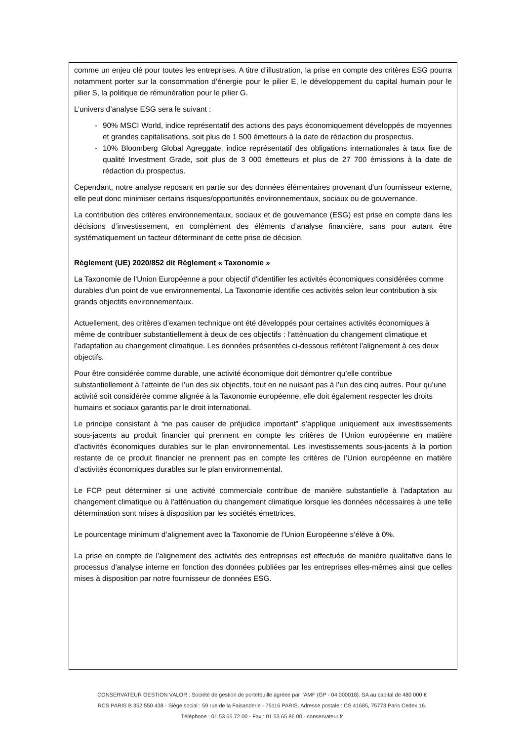comme un enjeu clé pour toutes les entreprises. A titre d’illustration, la prise en compte des critères ESG pourra notamment porter sur la consommation d’énergie pour le pilier E, le développement du capital humain pour le pilier S, la politique de rémunération pour le pilier G.
L’univers d’analyse ESG sera le suivant :
- 90% MSCI World, indice représentatif des actions des pays économiquement développés de moyennes et grandes capitalisations, soit plus de 1 500 émetteurs à la date de rédaction du prospectus.
- 10% Bloomberg Global Agreggate, indice représentatif des obligations internationales à taux fixe de qualité Investment Grade, soit plus de 3 000 émetteurs et plus de 27 700 émissions à la date de rédaction du prospectus.
Cependant, notre analyse reposant en partie sur des données élémentaires provenant d'un fournisseur externe, elle peut donc minimiser certains risques/opportunités environnementaux, sociaux ou de gouvernance.
La contribution des critères environnementaux, sociaux et de gouvernance (ESG) est prise en compte dans les décisions d’investissement, en complément des éléments d’analyse financière, sans pour autant être systématiquement un facteur déterminant de cette prise de décision.
Règlement (UE) 2020/852 dit Règlement « Taxonomie »
La Taxonomie de l’Union Européenne a pour objectif d'identifier les activités économiques considérées comme durables d’un point de vue environnemental. La Taxonomie identifie ces activités selon leur contribution à six grands objectifs environnementaux.
Actuellement, des critères d’examen technique ont été développés pour certaines activités économiques à même de contribuer substantiellement à deux de ces objectifs : l’atténuation du changement climatique et l’adaptation au changement climatique. Les données présentées ci-dessous reflètent l’alignement à ces deux objectifs.
Pour être considérée comme durable, une activité économique doit démontrer qu’elle contribue substantiellement à l’atteinte de l’un des six objectifs, tout en ne nuisant pas à l’un des cinq autres. Pour qu’une activité soit considérée comme alignée à la Taxonomie européenne, elle doit également respecter les droits humains et sociaux garantis par le droit international.
Le principe consistant à “ne pas causer de préjudice important” s’applique uniquement aux investissements sous-jacents au produit financier qui prennent en compte les critères de l’Union européenne en matière d’activités économiques durables sur le plan environnemental. Les investissements sous-jacents à la portion restante de ce produit financier ne prennent pas en compte les critères de l’Union européenne en matière d’activités économiques durables sur le plan environnemental.
Le FCP peut déterminer si une activité commerciale contribue de manière substantielle à l'adaptation au changement climatique ou à l'atténuation du changement climatique lorsque les données nécessaires à une telle détermination sont mises à disposition par les sociétés émettrices.
Le pourcentage minimum d’alignement avec la Taxonomie de l’Union Européenne s’élève à 0%.
La prise en compte de l’alignement des activités des entreprises est effectuée de manière qualitative dans le processus d’analyse interne en fonction des données publiées par les entreprises elles-mêmes ainsi que celles mises à disposition par notre fournisseur de données ESG.
CONSERVATEUR GESTION VALOR : Société de gestion de portefeuille agréée par l’AMF (GP - 04 000018). SA au capital de 480 000 €
RCS PARIS B 352 550 438 - Siège social : 59 rue de la Faisanderie - 75116 PARIS. Adresse postale : CS 41685, 75773 Paris Cedex 16.
Téléphone : 01 53 65 72 00 - Fax : 01 53 65 86 00 - conservateur.fr